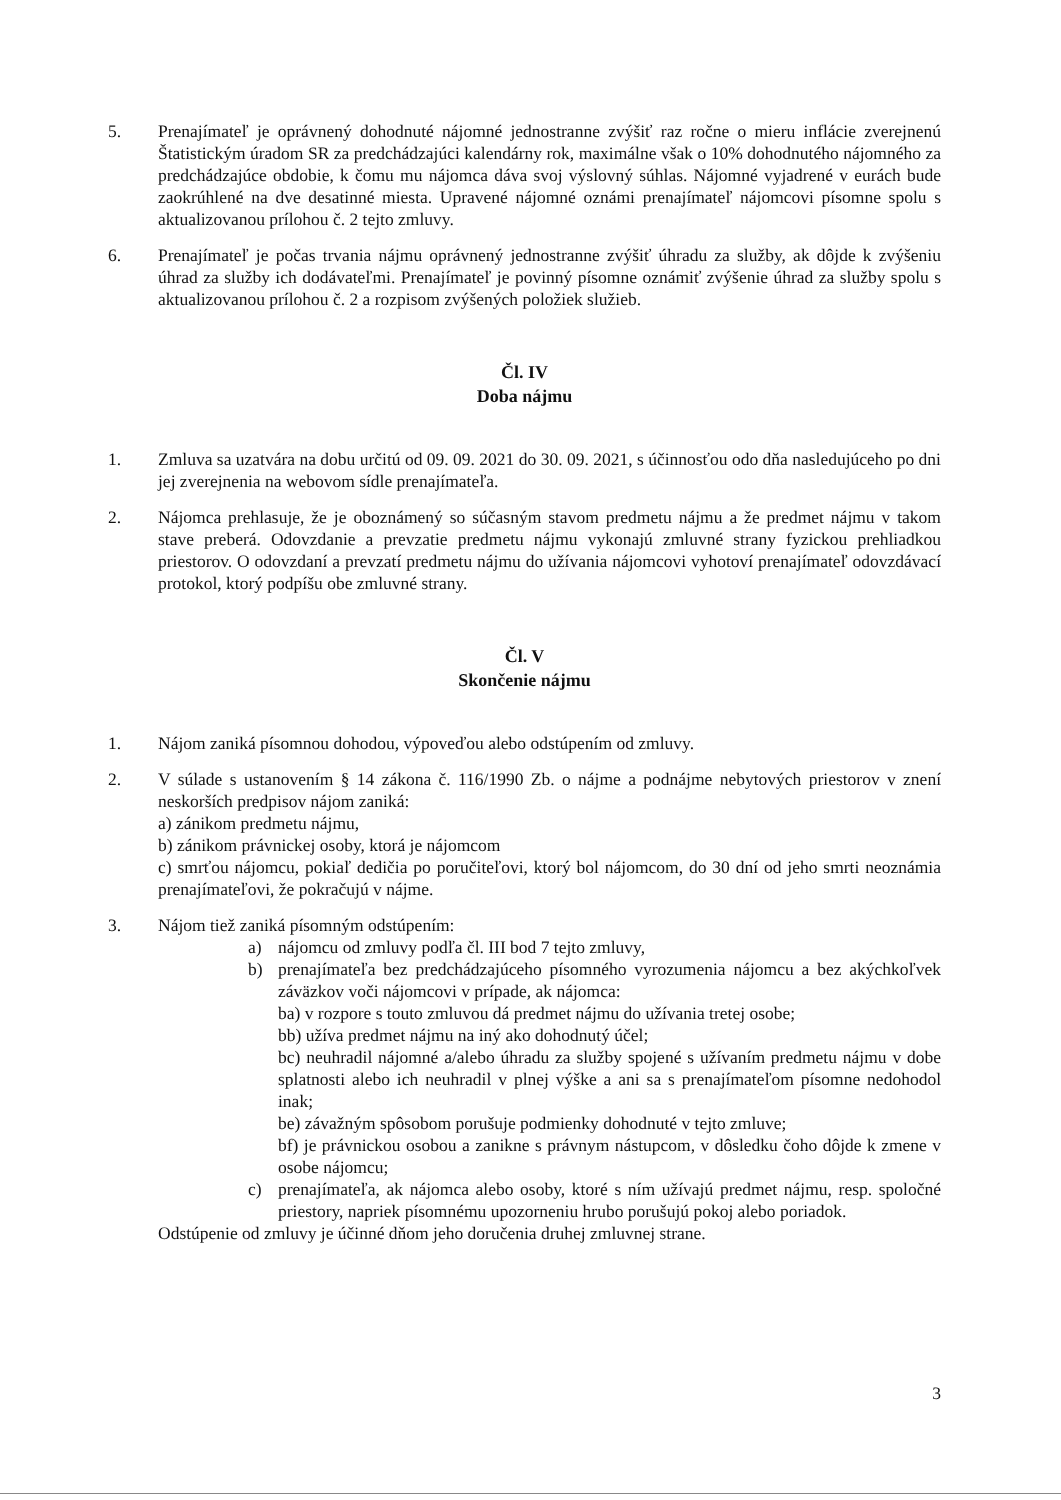5. Prenajímateľ je oprávnený dohodnuté nájomné jednostranne zvýšiť raz ročne o mieru inflácie zverejnenú Štatistickým úradom SR za predchádzajúci kalendárny rok, maximálne však o 10% dohodnutého nájomného za predchádzajúce obdobie, k čomu mu nájomca dáva svoj výslovný súhlas. Nájomné vyjadrené v eurách bude zaokrúhlené na dve desatinné miesta. Upravené nájomné oznámi prenajímateľ nájomcovi písomne spolu s aktualizovanou prílohou č. 2 tejto zmluvy.
6. Prenajímateľ je počas trvania nájmu oprávnený jednostranne zvýšiť úhradu za služby, ak dôjde k zvýšeniu úhrad za služby ich dodávateľmi. Prenajímateľ je povinný písomne oznámiť zvýšenie úhrad za služby spolu s aktualizovanou prílohou č. 2 a rozpisom zvýšených položiek služieb.
Čl. IV
Doba nájmu
1. Zmluva sa uzatvára na dobu určitú od 09. 09. 2021 do 30. 09. 2021, s účinnosťou odo dňa nasledujúceho po dni jej zverejnenia na webovom sídle prenajímateľa.
2. Nájomca prehlasuje, že je oboznámený so súčasným stavom predmetu nájmu a že predmet nájmu v takom stave preberá. Odovzdanie a prevzatie predmetu nájmu vykonajú zmluvné strany fyzickou prehliadkou priestorov. O odovzdaní a prevzatí predmetu nájmu do užívania nájomcovi vyhotoví prenajímateľ odovzdávací protokol, ktorý podpíšu obe zmluvné strany.
Čl. V
Skončenie nájmu
1. Nájom zaniká písomnou dohodou, výpoveďou alebo odstúpením od zmluvy.
2. V súlade s ustanovením § 14 zákona č. 116/1990 Zb. o nájme a podnájme nebytových priestorov v znení neskorších predpisov nájom zaniká:
a) zánikom predmetu nájmu,
b) zánikom právnickej osoby, ktorá je nájomcom
c) smrťou nájomcu, pokiaľ dedičia po poručiteľovi, ktorý bol nájomcom, do 30 dní od jeho smrti neoznámia prenajímateľovi, že pokračujú v nájme.
3. Nájom tiež zaniká písomným odstúpením:
a) nájomcu od zmluvy podľa čl. III bod 7 tejto zmluvy,
b) prenajímateľa bez predchádzajúceho písomného vyrozumenia nájomcu a bez akýchkoľvek záväzkov voči nájomcovi v prípade, ak nájomca:
ba) v rozpore s touto zmluvou dá predmet nájmu do užívania tretej osobe;
bb) užíva predmet nájmu na iný ako dohodnutý účel;
bc) neuhradil nájomné a/alebo úhradu za služby spojené s užívaním predmetu nájmu v dobe splatnosti alebo ich neuhradil v plnej výške a ani sa s prenajímateľom písomne nedohodol inak;
be) závažným spôsobom porušuje podmienky dohodnuté v tejto zmluve;
bf) je právnickou osobou a zanikne s právnym nástupcom, v dôsledku čoho dôjde k zmene v osobe nájomcu;
c) prenajímateľa, ak nájomca alebo osoby, ktoré s ním užívajú predmet nájmu, resp. spoločné priestory, napriek písomnému upozorneniu hrubo porušujú pokoj alebo poriadok.
Odstúpenie od zmluvy je účinné dňom jeho doručenia druhej zmluvnej strane.
3